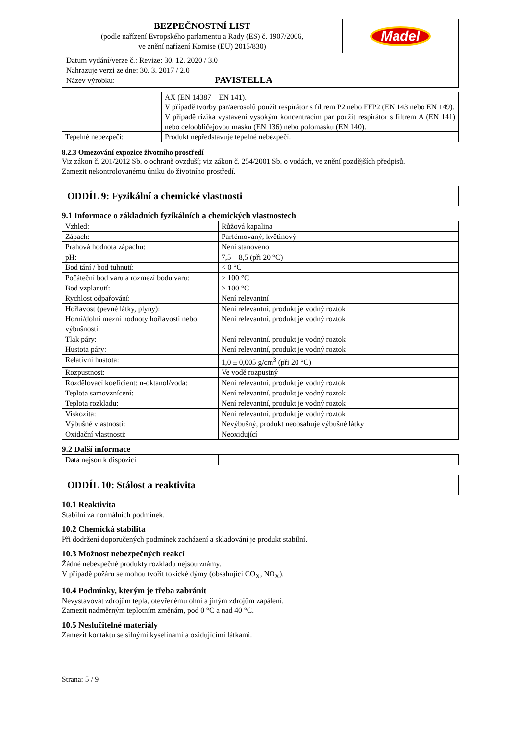| BEZPEČNOSTNÍ LIST (podle nařízení Evropského parlamentu a Rady (ES) č. 1907/2006, ve znění nařízení Komise (EU) 2015/830) | Madel |
| Datum vydání/verze č.: Revize: 30. 12. 2020 / 3.0 Nahrazuje verzi ze dne: 30. 3. 2017 / 2.0 Název výrobku: PAVISTELLA | |
| | AX (EN 14387 – EN 141). V případě tvorby par/aerosolů použít respirátor s filtrem P2 nebo FFP2 (EN 143 nebo EN 149). V případě rizika vystavení vysokým koncentracím par použít respirátor s filtrem A (EN 141) nebo celoobličejovou masku (EN 136) nebo polomasku (EN 140). |
| Tepelné nebezpečí: | Produkt nepředstavuje tepelné nebezpečí. |
8.2.3 Omezování expozice životního prostředí
Viz zákon č. 201/2012 Sb. o ochraně ovzduší; viz zákon č. 254/2001 Sb. o vodách, ve znění pozdějších předpisů.
Zamezit nekontrolovanému úniku do životního prostředí.
ODDÍL 9: Fyzikální a chemické vlastnosti
9.1 Informace o základních fyzikálních a chemických vlastnostech
| Vzhled: | Růžová kapalina |
| Zápach: | Parfémovaný, květinový |
| Prahová hodnota zápachu: | Není stanoveno |
| pH: | 7,5 – 8,5 (při 20 °C) |
| Bod tání / bod tuhnutí: | < 0 °C |
| Počáteční bod varu a rozmezí bodu varu: | > 100 °C |
| Bod vzplanutí: | > 100 °C |
| Rychlost odpařování: | Není relevantní |
| Hořlavost (pevné látky, plyny): | Není relevantní, produkt je vodný roztok |
| Horní/dolní mezní hodnoty hořlavosti nebo výbušnosti: | Není relevantní, produkt je vodný roztok |
| Tlak páry: | Není relevantní, produkt je vodný roztok |
| Hustota páry: | Není relevantní, produkt je vodný roztok |
| Relativní hustota: | 1,0 ± 0,005 g/cm<sup>3</sup> (při 20 °C) |
| Rozpustnost: | Ve vodě rozpustný |
| Rozdělovací koeficient: n-oktanol/voda: | Není relevantní, produkt je vodný roztok |
| Teplota samovznícení: | Není relevantní, produkt je vodný roztok |
| Teplota rozkladu: | Není relevantní, produkt je vodný roztok |
| Viskozita: | Není relevantní, produkt je vodný roztok |
| Výbušné vlastnosti: | Nevýbušný, produkt neobsahuje výbušné látky |
| Oxidační vlastnosti: | Neoxidující |
9.2 Další informace
| Data nejsou k dispozici | |
ODDÍL 10: Stálost a reaktivita
10.1 Reaktivita
Stabilní za normálních podmínek.
10.2 Chemická stabilita
Při dodržení doporučených podmínek zacházení a skladování je produkt stabilní.
10.3 Možnost nebezpečných reakcí
Žádné nebezpečné produkty rozkladu nejsou známy.
V případě požáru se mohou tvořit toxické dýmy (obsahující CO<sub>X</sub>, NO<sub>X</sub>).
10.4 Podmínky, kterým je třeba zabránit
Nevystavovat zdrojům tepla, otevřenému ohni a jiným zdrojům zapálení.
Zamezit nadměrným teplotním změnám, pod 0 °C a nad 40 °C.
10.5 Neslučitelné materiály
Zamezit kontaktu se silnými kyselinami a oxidujícími látkami.
Strana: 5 / 9